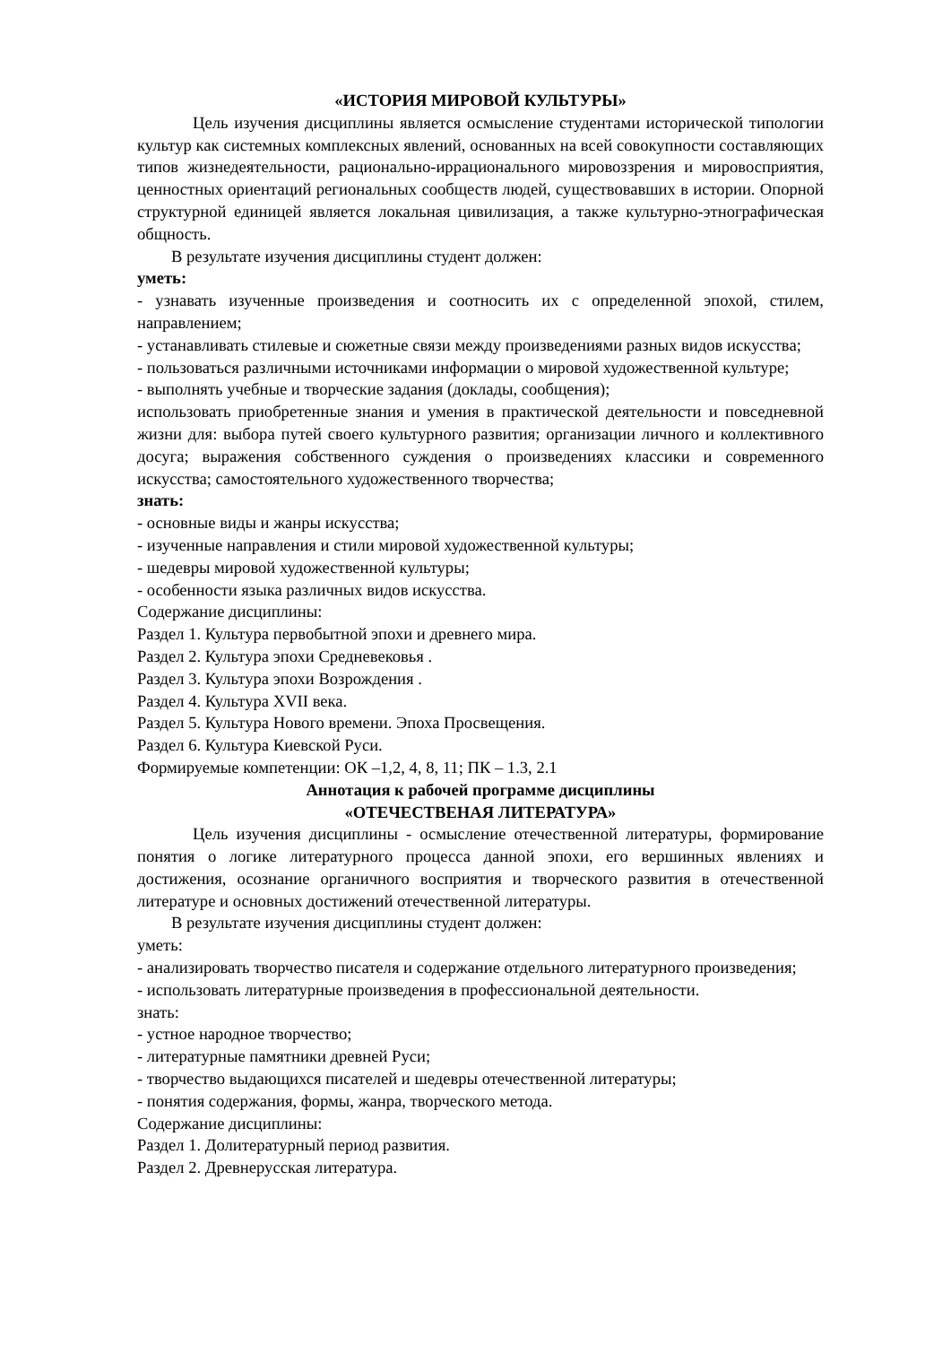«ИСТОРИЯ МИРОВОЙ КУЛЬТУРЫ»
Цель изучения дисциплины является осмысление студентами исторической типологии культур как системных комплексных явлений, основанных на всей совокупности составляющих типов жизнедеятельности, рационально-иррационального мировоззрения и мировосприятия, ценностных ориентаций региональных сообществ людей, существовавших в истории. Опорной структурной единицей является локальная цивилизация, а также культурно-этнографическая общность.
В результате изучения дисциплины студент должен:
уметь:
- узнавать изученные произведения и соотносить их с определенной эпохой, стилем, направлением;
- устанавливать стилевые и сюжетные связи между произведениями разных видов искусства;
- пользоваться различными источниками информации о мировой художественной культуре;
- выполнять учебные и творческие задания (доклады, сообщения);
использовать приобретенные знания и умения в практической деятельности и повседневной жизни для: выбора путей своего культурного развития; организации личного и коллективного досуга; выражения собственного суждения о произведениях классики и современного искусства; самостоятельного художественного творчества;
знать:
- основные виды и жанры искусства;
- изученные направления и стили мировой художественной культуры;
- шедевры мировой художественной культуры;
- особенности языка различных видов искусства.
Содержание дисциплины:
Раздел 1. Культура первобытной эпохи и древнего мира.
Раздел 2. Культура эпохи Средневековья .
Раздел 3. Культура эпохи Возрождения .
Раздел 4. Культура XVII века.
Раздел 5. Культура Нового времени. Эпоха Просвещения.
Раздел 6. Культура Киевской Руси.
Формируемые компетенции: ОК –1,2, 4, 8, 11; ПК – 1.3, 2.1
Аннотация к рабочей программе дисциплины
«ОТЕЧЕСТВЕНАЯ ЛИТЕРАТУРА»
Цель изучения дисциплины - осмысление отечественной литературы, формирование понятия о логике литературного процесса данной эпохи, его вершинных явлениях и достижения, осознание органичного восприятия и творческого развития в отечественной литературе и основных достижений отечественной литературы.
В результате изучения дисциплины студент должен:
уметь:
- анализировать творчество писателя и содержание отдельного литературного произведения;
- использовать литературные произведения в профессиональной деятельности.
знать:
- устное народное творчество;
- литературные памятники древней Руси;
- творчество выдающихся писателей и шедевры отечественной литературы;
- понятия содержания, формы, жанра, творческого метода.
Содержание дисциплины:
Раздел 1. Долитературный период развития.
Раздел 2. Древнерусская литература.